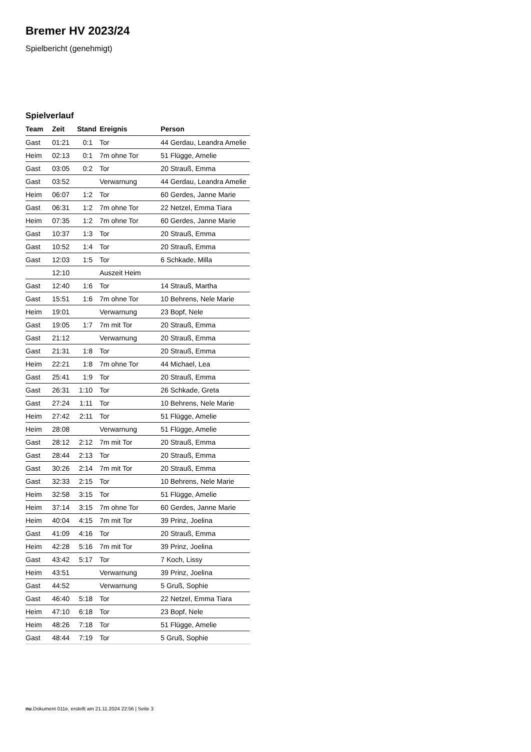Bremer HV 2023/24
Spielbericht (genehmigt)
Spielverlauf
| Team | Zeit | Stand | Ereignis | Person |
| --- | --- | --- | --- | --- |
| Gast | 01:21 | 0:1 | Tor | 44 Gerdau, Leandra Amelie |
| Heim | 02:13 | 0:1 | 7m ohne Tor | 51 Flügge, Amelie |
| Gast | 03:05 | 0:2 | Tor | 20 Strauß, Emma |
| Gast | 03:52 | | Verwarnung | 44 Gerdau, Leandra Amelie |
| Heim | 06:07 | 1:2 | Tor | 60 Gerdes, Janne Marie |
| Gast | 06:31 | 1:2 | 7m ohne Tor | 22 Netzel, Emma Tiara |
| Heim | 07:35 | 1:2 | 7m ohne Tor | 60 Gerdes, Janne Marie |
| Gast | 10:37 | 1:3 | Tor | 20 Strauß, Emma |
| Gast | 10:52 | 1:4 | Tor | 20 Strauß, Emma |
| Gast | 12:03 | 1:5 | Tor | 6 Schkade, Milla |
| | 12:10 | | Auszeit Heim | |
| Gast | 12:40 | 1:6 | Tor | 14 Strauß, Martha |
| Gast | 15:51 | 1:6 | 7m ohne Tor | 10 Behrens, Nele Marie |
| Heim | 19:01 | | Verwarnung | 23 Bopf, Nele |
| Gast | 19:05 | 1:7 | 7m mit Tor | 20 Strauß, Emma |
| Gast | 21:12 | | Verwarnung | 20 Strauß, Emma |
| Gast | 21:31 | 1:8 | Tor | 20 Strauß, Emma |
| Heim | 22:21 | 1:8 | 7m ohne Tor | 44 Michael, Lea |
| Gast | 25:41 | 1:9 | Tor | 20 Strauß, Emma |
| Gast | 26:31 | 1:10 | Tor | 26 Schkade, Greta |
| Gast | 27:24 | 1:11 | Tor | 10 Behrens, Nele Marie |
| Heim | 27:42 | 2:11 | Tor | 51 Flügge, Amelie |
| Heim | 28:08 | | Verwarnung | 51 Flügge, Amelie |
| Gast | 28:12 | 2:12 | 7m mit Tor | 20 Strauß, Emma |
| Gast | 28:44 | 2:13 | Tor | 20 Strauß, Emma |
| Gast | 30:26 | 2:14 | 7m mit Tor | 20 Strauß, Emma |
| Gast | 32:33 | 2:15 | Tor | 10 Behrens, Nele Marie |
| Heim | 32:58 | 3:15 | Tor | 51 Flügge, Amelie |
| Heim | 37:14 | 3:15 | 7m ohne Tor | 60 Gerdes, Janne Marie |
| Heim | 40:04 | 4:15 | 7m mit Tor | 39 Prinz, Joelina |
| Gast | 41:09 | 4:16 | Tor | 20 Strauß, Emma |
| Heim | 42:28 | 5:16 | 7m mit Tor | 39 Prinz, Joelina |
| Gast | 43:42 | 5:17 | Tor | 7 Koch, Lissy |
| Heim | 43:51 | | Verwarnung | 39 Prinz, Joelina |
| Gast | 44:52 | | Verwarnung | 5 Gruß, Sophie |
| Gast | 46:40 | 5:18 | Tor | 22 Netzel, Emma Tiara |
| Heim | 47:10 | 6:18 | Tor | 23 Bopf, Nele |
| Heim | 48:26 | 7:18 | Tor | 51 Flügge, Amelie |
| Gast | 48:44 | 7:19 | Tor | 5 Gruß, Sophie |
nu.Dokument 011e, erstellt am 21.11.2024 22:56 | Seite 3